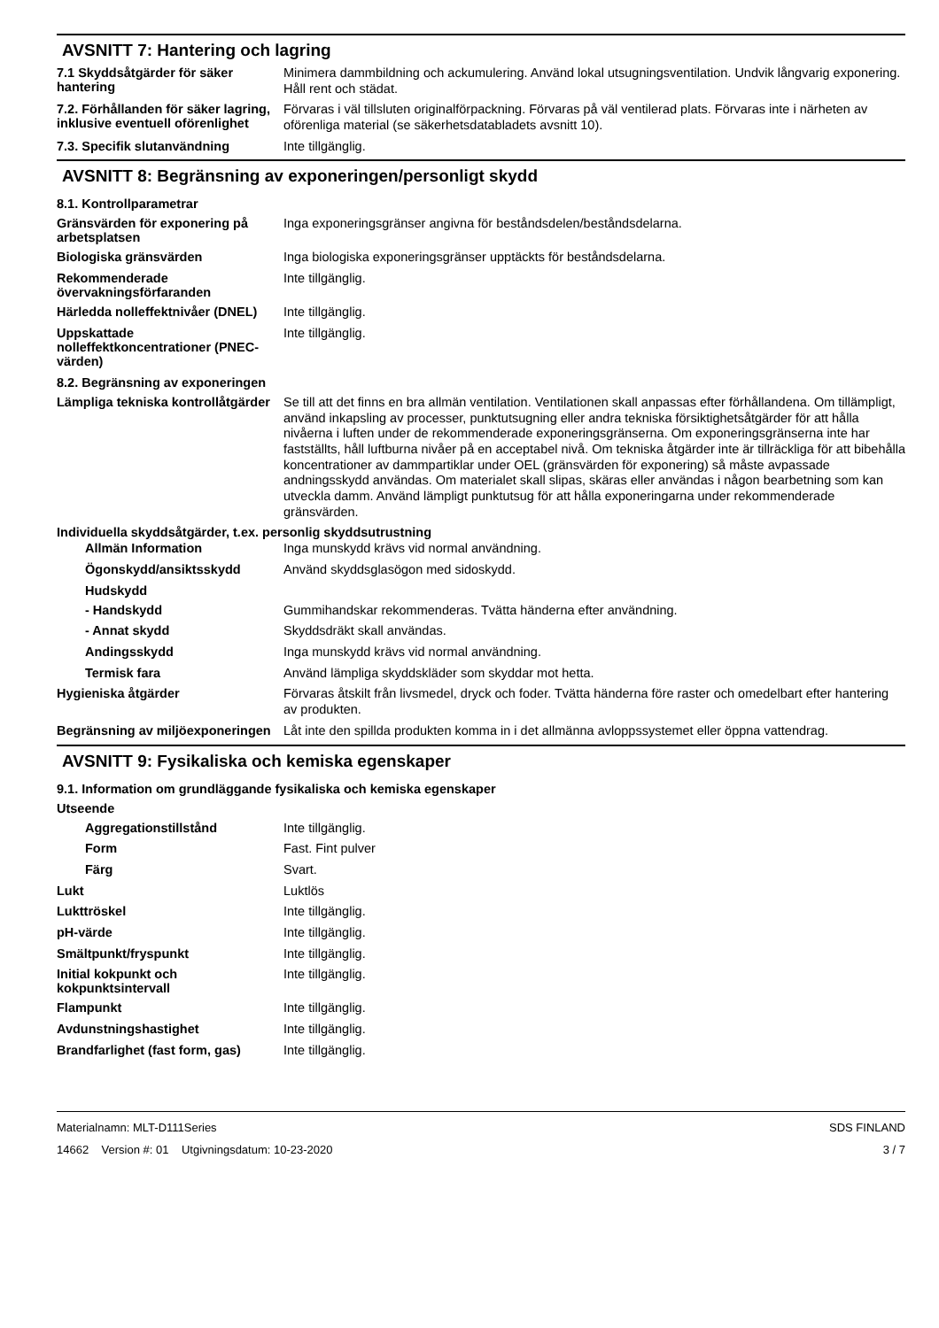AVSNITT 7: Hantering och lagring
7.1 Skyddsåtgärder för säker hantering
Minimera dammbildning och ackumulering. Använd lokal utsugningsventilation. Undvik långvarig exponering. Håll rent och städat.
7.2. Förhållanden för säker lagring, inklusive eventuell oförenlighet
Förvaras i väl tillsluten originalförpackning. Förvaras på väl ventilerad plats. Förvaras inte i närheten av oförenliga material (se säkerhetsdatabladets avsnitt 10).
7.3. Specifik slutanvändning
Inte tillgänglig.
AVSNITT 8: Begränsning av exponeringen/personligt skydd
8.1. Kontrollparametrar
Gränsvärden för exponering på arbetsplatsen
Inga exponeringsgränser angivna för beståndsdelen/beståndsdelarna.
Biologiska gränsvärden
Inga biologiska exponeringsgränser upptäckts för beståndsdelarna.
Rekommenderade övervakningsförfaranden
Inte tillgänglig.
Härledda nolleffektnivåer (DNEL)
Inte tillgänglig.
Uppskattade nolleffektkoncentrationer (PNEC-värden)
Inte tillgänglig.
8.2. Begränsning av exponeringen
Lämpliga tekniska kontrollåtgärder
Se till att det finns en bra allmän ventilation. Ventilationen skall anpassas efter förhållandena. Om tillämpligt, använd inkapsling av processer, punktutsugning eller andra tekniska försiktighetsåtgärder för att hålla nivåerna i luften under de rekommenderade exponeringsgränserna. Om exponeringsgränserna inte har fastställts, håll luftburna nivåer på en acceptabel nivå. Om tekniska åtgärder inte är tillräckliga för att bibehålla koncentrationer av dammpartiklar under OEL (gränsvärden för exponering) så måste avpassade andningsskydd användas. Om materialet skall slipas, skäras eller användas i någon bearbetning som kan utveckla damm. Använd lämpligt punktutsug för att hålla exponeringarna under rekommenderade gränsvärden.
Individuella skyddsåtgärder, t.ex. personlig skyddsutrustning
Allmän Information
Inga munskydd krävs vid normal användning.
Ögonskydd/ansiktsskydd
Använd skyddsglasögon med sidoskydd.
Hudskydd
- Handskydd
Gummihandskar rekommenderas. Tvätta händerna efter användning.
- Annat skydd
Skyddsdräkt skall användas.
Andingsskydd
Inga munskydd krävs vid normal användning.
Termisk fara
Använd lämpliga skyddskläder som skyddar mot hetta.
Hygieniska åtgärder
Förvaras åtskilt från livsmedel, dryck och foder. Tvätta händerna före raster och omedelbart efter hantering av produkten.
Begränsning av miljöexponeringen
Låt inte den spillda produkten komma in i det allmänna avloppssystemet eller öppna vattendrag.
AVSNITT 9: Fysikaliska och kemiska egenskaper
9.1. Information om grundläggande fysikaliska och kemiska egenskaper
Utseende
Aggregationstillstånd
Inte tillgänglig.
Form
Fast. Fint pulver
Färg
Svart.
Lukt
Luktlös
Lukttröskel
Inte tillgänglig.
pH-värde
Inte tillgänglig.
Smältpunkt/fryspunkt
Inte tillgänglig.
Initial kokpunkt och kokpunktsintervall
Inte tillgänglig.
Flampunkt
Inte tillgänglig.
Avdunstningshastighet
Inte tillgänglig.
Brandfarlighet (fast form, gas)
Inte tillgänglig.
Materialnamn: MLT-D111Series
14662 Version #: 01 Utgivningsdatum: 10-23-2020
SDS FINLAND
3 / 7